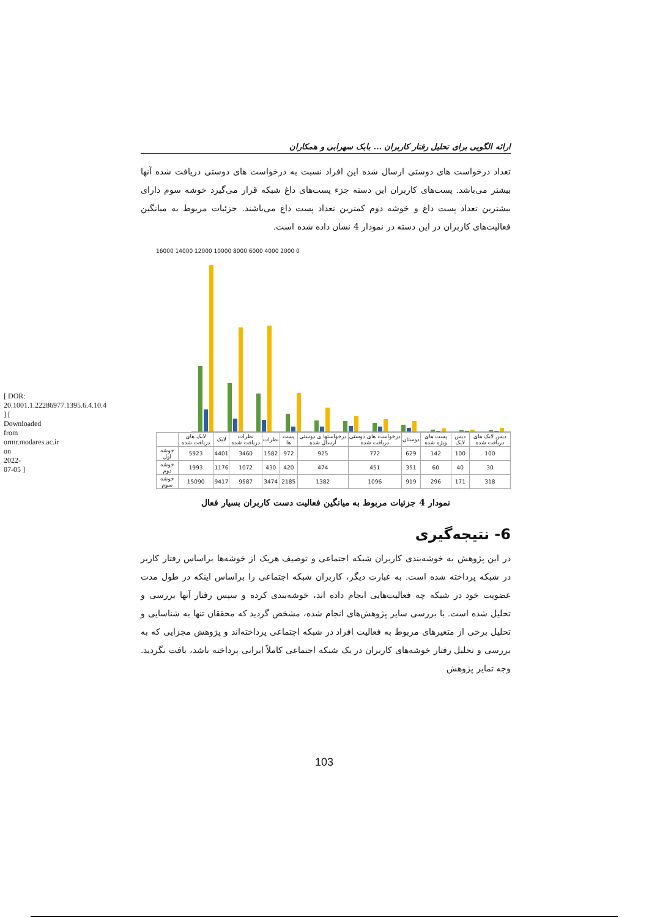[ DOR: 20.1001.1.22286977.1395.6.4.10.4 ] [ Downloaded from ormr.modares.ac.ir on 2022-07-05 ]
ارائه الگویی برای تحلیل رفتار کاربران ... بابک سهرابی و همکاران
تعداد درخواست های دوستی ارسال شده این افراد نسبت به درخواست های دوستی دریافت شده آنها بیشتر می‌باشد. پست‌های کاربران این دسته جزء پست‌های داغ شبکه قرار می‌گیرد خوشه سوم دارای بیشترین تعداد پست داغ و خوشه دوم کمترین تعداد پست داغ می‌باشند. جزئیات مربوط به میانگین فعالیت‌های کاربران در این دسته در نمودار 4 نشان داده شده است.
16000 14000 12000 10000 8000 6000 4000 2000 0
| | لایک های دریافت شده | لایک | نظرات دریافت شده | نظرات | پست ها | درخواستها ی دوستی ارسال شده | درخواست های دوستی دریافت شده | دوستان | پست های ویژه شده | دیس لایک | دیس لایک های دریافت شده |
| --- | --- | --- | --- | --- | --- | --- | --- | --- | --- | --- | --- |
| خوشه اول | 5923 | 4401 | 3460 | 1582 | 972 | 925 | 772 | 629 | 142 | 100 | 100 |
| خوشه دوم | 1993 | 1176 | 1072 | 430 | 420 | 474 | 451 | 351 | 60 | 40 | 30 |
| خوشه سوم | 15090 | 9417 | 9587 | 3474 | 2185 | 1382 | 1096 | 919 | 296 | 171 | 318 |
نمودار 4 جزئیات مربوط به میانگین فعالیت دست کاربران بسیار فعال
6- نتیجه‌گیری
در این پژوهش به خوشه‌بندی کاربران شبکه اجتماعی و توصیف هریک از خوشه‌ها براساس رفتار کاربر در شبکه پرداخته شده است. به عبارت دیگر، کاربران شبکه اجتماعی را براساس اینکه در طول مدت عضویت خود در شبکه چه فعالیت‌هایی انجام داده اند، خوشه‌بندی کرده و سپس رفتار آنها بررسی و تحلیل شده است. با بررسی سایر پژوهش‌های انجام شده، مشخص گردید که محققان تنها به شناسایی و تحلیل برخی از متغیرهای مربوط به فعالیت افراد در شبکه اجتماعی پرداخته‌اند و پژوهش مجزایی که به بررسی و تحلیل رفتار خوشه‌های کاربران در یک شبکه اجتماعی کاملاً ایرانی پرداخته باشد، یافت نگردید. وجه تمایز پژوهش
103